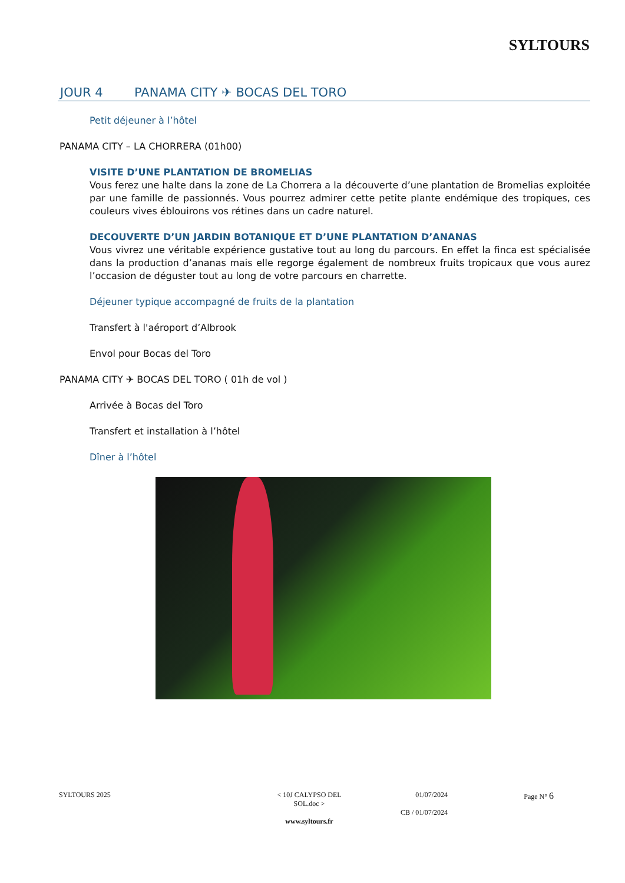SYLTOURS
JOUR 4 PANAMA CITY ✈ BOCAS DEL TORO
Petit déjeuner à l’hôtel
PANAMA CITY – LA CHORRERA (01h00)
VISITE D’UNE PLANTATION DE BROMELIAS
Vous ferez une halte dans la zone de La Chorrera a la découverte d’une plantation de Bromelias exploitée par une famille de passionnés. Vous pourrez admirer cette petite plante endémique des tropiques, ces couleurs vives éblouirons vos rétines dans un cadre naturel.
DECOUVERTE D’UN JARDIN BOTANIQUE ET D’UNE PLANTATION D’ANANAS
Vous vivrez une véritable expérience gustative tout au long du parcours. En effet la finca est spécialisée dans la production d’ananas mais elle regorge également de nombreux fruits tropicaux que vous aurez l’occasion de déguster tout au long de votre parcours en charrette.
Déjeuner typique accompagné de fruits de la plantation
Transfert à l'aéroport d’Albrook
Envol pour Bocas del Toro
PANAMA CITY ✈ BOCAS DEL TORO ( 01h de vol )
Arrivée à Bocas del Toro
Transfert et installation à l’hôtel
Dîner à l’hôtel
SYLTOURS 2025 < 10J CALYPSO DEL SOL.doc >
www.syltours.fr
01/07/2024
CB / 01/07/2024
Page N° 6